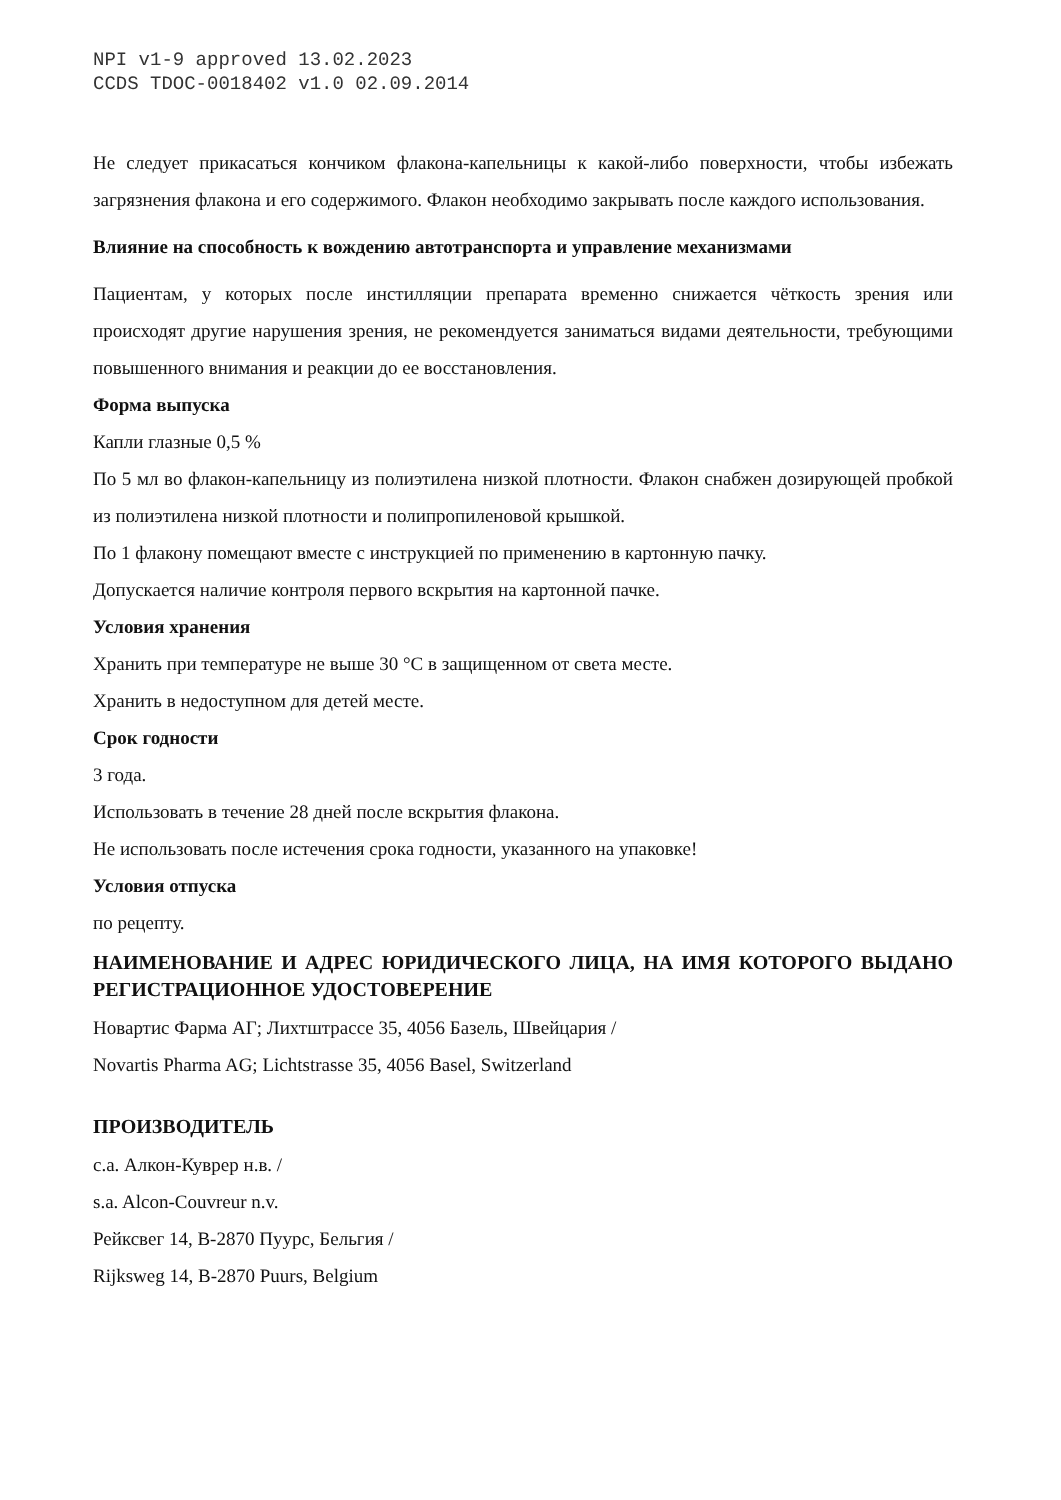NPI v1-9 approved 13.02.2023
CCDS TDOC-0018402 v1.0 02.09.2014
Не следует прикасаться кончиком флакона-капельницы к какой-либо поверхности, чтобы избежать загрязнения флакона и его содержимого. Флакон необходимо закрывать после каждого использования.
Влияние на способность к вождению автотранспорта и управление механизмами
Пациентам, у которых после инстилляции препарата временно снижается чёткость зрения или происходят другие нарушения зрения, не рекомендуется заниматься видами деятельности, требующими повышенного внимания и реакции до ее восстановления.
Форма выпуска
Капли глазные 0,5 %
По 5 мл во флакон-капельницу из полиэтилена низкой плотности. Флакон снабжен дозирующей пробкой из полиэтилена низкой плотности и полипропиленовой крышкой.
По 1 флакону помещают вместе с инструкцией по применению в картонную пачку.
Допускается наличие контроля первого вскрытия на картонной пачке.
Условия хранения
Хранить при температуре не выше 30 °С в защищенном от света месте.
Хранить в недоступном для детей месте.
Срок годности
3 года.
Использовать в течение 28 дней после вскрытия флакона.
Не использовать после истечения срока годности, указанного на упаковке!
Условия отпуска
по рецепту.
НАИМЕНОВАНИЕ И АДРЕС ЮРИДИЧЕСКОГО ЛИЦА, НА ИМЯ КОТОРОГО ВЫДАНО РЕГИСТРАЦИОННОЕ УДОСТОВЕРЕНИЕ
Новартис Фарма АГ; Лихтштрассе 35, 4056 Базель, Швейцария /
Novartis Pharma AG; Lichtstrasse 35, 4056 Basel, Switzerland
ПРОИЗВОДИТЕЛЬ
с.а. Алкон-Куврер н.в. /
s.a. Alcon-Couvreur n.v.
Рейксвег 14, B-2870 Пуурс, Бельгия /
Rijksweg 14, B-2870 Puurs, Belgium